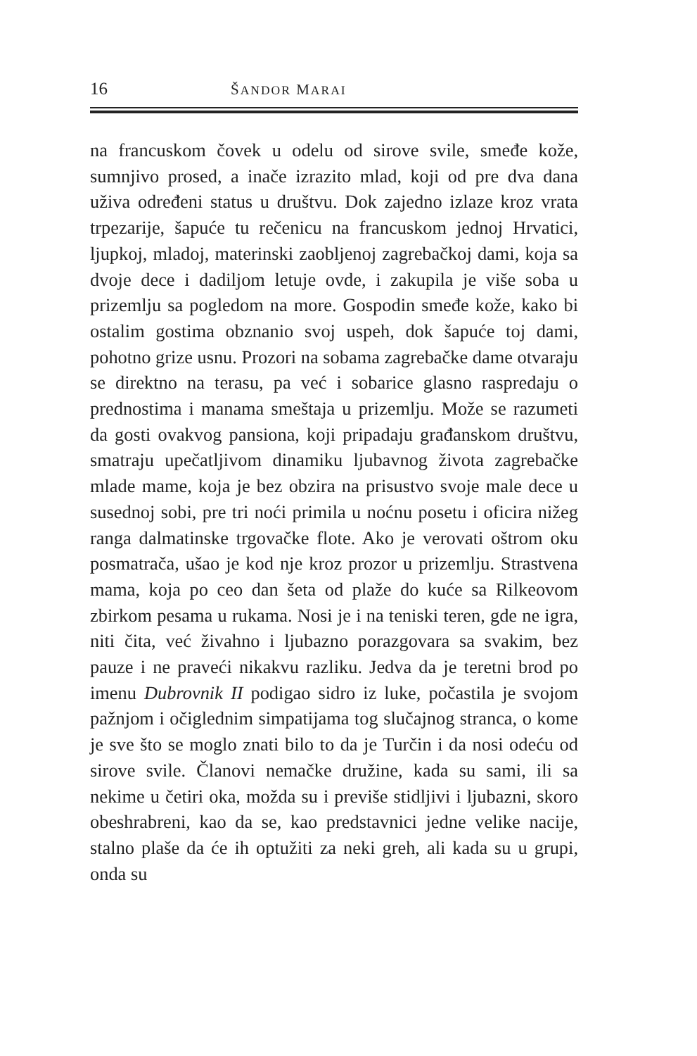16 ŠANDOR MARAI
na francuskom čovek u odelu od sirove svile, smeđe kože, sumnjivo prosed, a inače izrazito mlad, koji od pre dva dana uživa određeni status u društvu. Dok zajedno izlaze kroz vrata trpezarije, šapuće tu rečenicu na francuskom jednoj Hrvatici, ljupkoj, mladoj, materinski zaobljenoj zagrebačkoj dami, koja sa dvoje dece i dadiljom letuje ovde, i zakupila je više soba u prizemlju sa pogledom na more. Gospodin smeđe kože, kako bi ostalim gostima obznanio svoj uspeh, dok šapuće toj dami, pohotno grize usnu. Prozori na sobama zagrebačke dame otvaraju se direktno na terasu, pa već i sobarice glasno raspredaju o prednostima i manama smeštaja u prizemlju. Može se razumeti da gosti ovakvog pansiona, koji pripadaju građanskom društvu, smatraju upečatljivom dinamiku ljubavnog života zagrebačke mlade mame, koja je bez obzira na prisustvo svoje male dece u susednoj sobi, pre tri noći primila u noćnu posetu i oficira nižeg ranga dalmatinske trgovačke flote. Ako je verovati oštrom oku posmatrača, ušao je kod nje kroz prozor u prizemlju. Strastvena mama, koja po ceo dan šeta od plaže do kuće sa Rilkeovom zbirkom pesama u rukama. Nosi je i na teniski teren, gde ne igra, niti čita, već živahno i ljubazno porazgovara sa svakim, bez pauze i ne praveći nikakvu razliku. Jedva da je teretni brod po imenu Dubrovnik II podigao sidro iz luke, počastila je svojom pažnjom i očiglednim simpatijama tog slučajnog stranca, o kome je sve što se moglo znati bilo to da je Turčin i da nosi odeću od sirove svile. Članovi nemačke družine, kada su sami, ili sa nekime u četiri oka, možda su i previše stidljivi i ljubazni, skoro obeshrabreni, kao da se, kao predstavnici jedne velike nacije, stalno plaše da će ih optužiti za neki greh, ali kada su u grupi, onda su